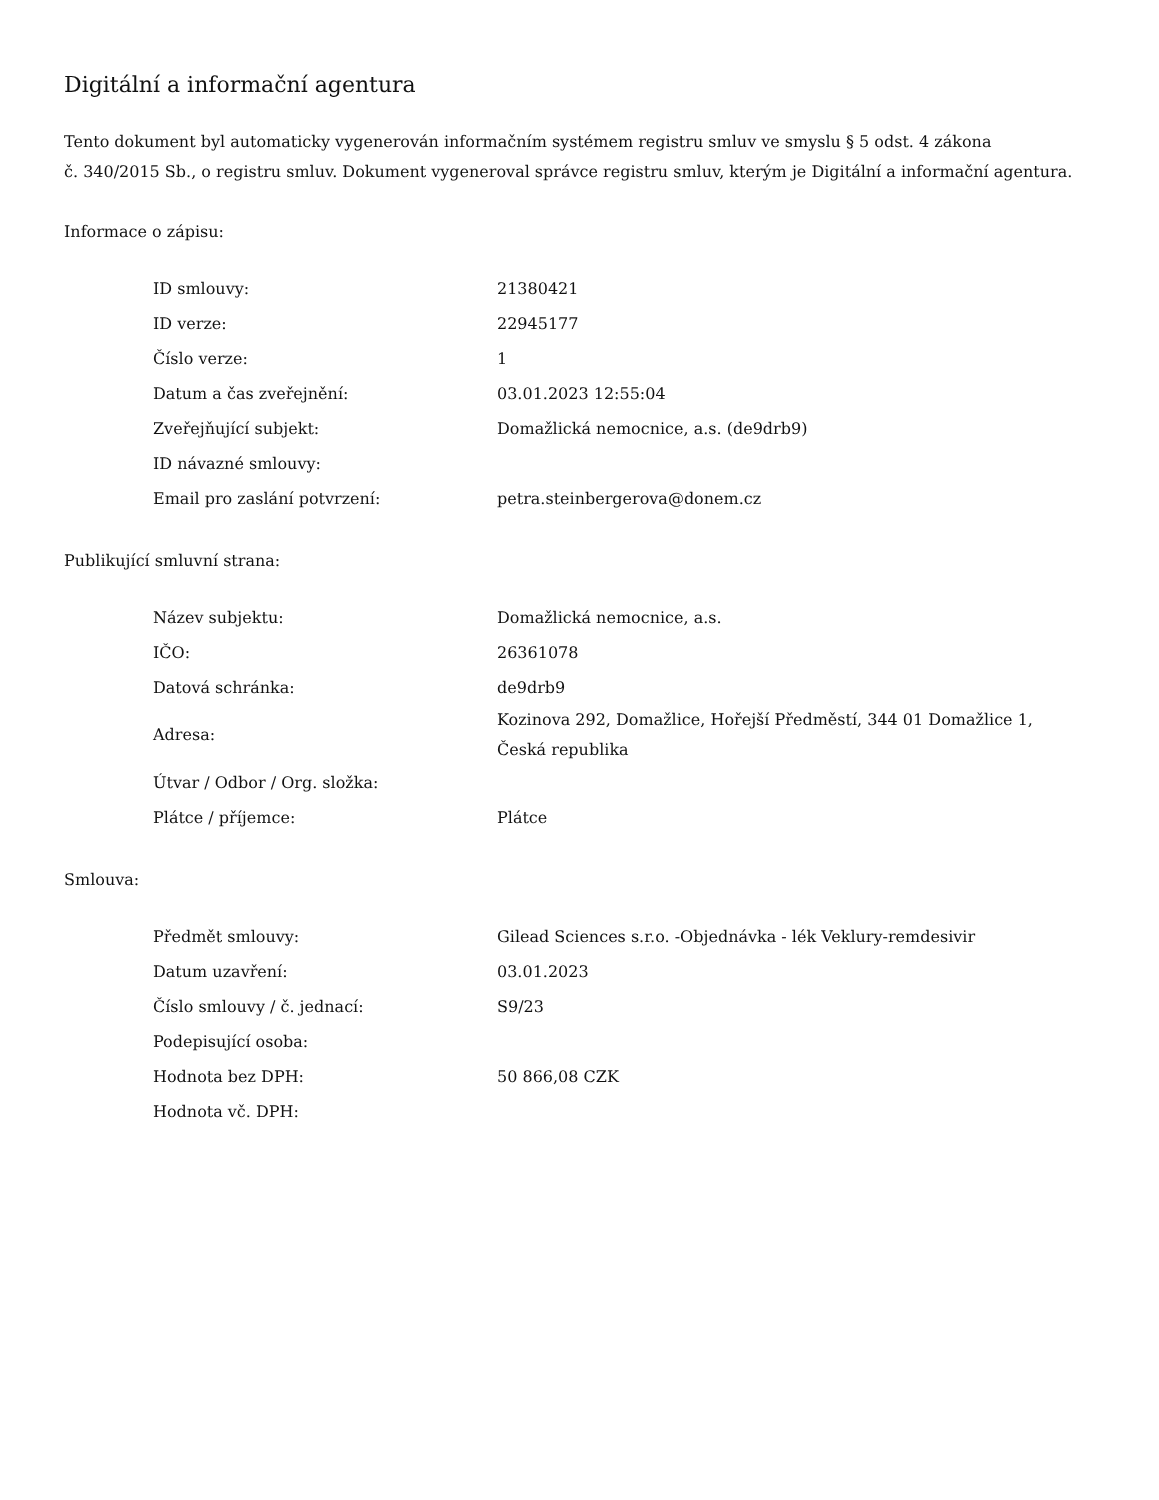Digitální a informační agentura
Tento dokument byl automaticky vygenerován informačním systémem registru smluv ve smyslu § 5 odst. 4 zákona
č. 340/2015 Sb., o registru smluv. Dokument vygeneroval správce registru smluv, kterým je Digitální a informační agentura.
Informace o zápisu:
| ID smlouvy: | 21380421 |
| ID verze: | 22945177 |
| Číslo verze: | 1 |
| Datum a čas zveřejnění: | 03.01.2023 12:55:04 |
| Zveřejňující subjekt: | Domažlická nemocnice, a.s. (de9drb9) |
| ID návazné smlouvy: | |
| Email pro zaslání potvrzení: | petra.steinbergerova@donem.cz |
Publikující smluvní strana:
| Název subjektu: | Domažlická nemocnice, a.s. |
| IČO: | 26361078 |
| Datová schránka: | de9drb9 |
| Adresa: | Kozinova 292, Domažlice, Hořejší Předměstí, 344 01 Domažlice 1, Česká republika |
| Útvar / Odbor / Org. složka: | |
| Plátce / příjemce: | Plátce |
Smlouva:
| Předmět smlouvy: | Gilead Sciences s.r.o. -Objednávka - lék Veklury-remdesivir |
| Datum uzavření: | 03.01.2023 |
| Číslo smlouvy / č. jednací: | S9/23 |
| Podepisující osoba: | |
| Hodnota bez DPH: | 50 866,08 CZK |
| Hodnota vč. DPH: | |